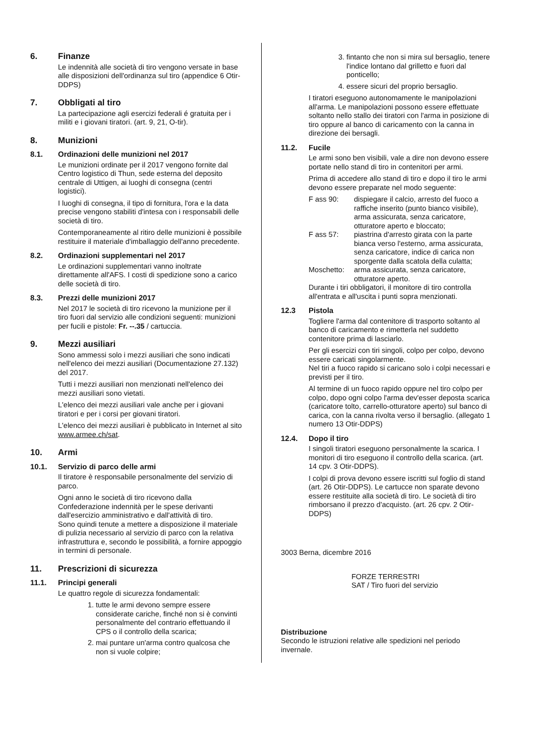6. Finanze
Le indennità alle società di tiro vengono versate in base alle disposizioni dell'ordinanza sul tiro (appendice 6 Otir- DDPS)
7. Obbligati al tiro
La partecipazione agli esercizi federali é gratuita per i militi e i giovani tiratori. (art. 9, 21, O-tir).
8. Munizioni
8.1. Ordinazioni delle munizioni nel 2017
Le munizioni ordinate per il 2017 vengono fornite dal Centro logistico di Thun, sede esterna del deposito centrale di Uttigen, ai luoghi di consegna (centri logistici).
I luoghi di consegna, il tipo di fornitura, l'ora e la data precise vengono stabiliti d'intesa con i responsabili delle società di tiro.
Contemporaneamente al ritiro delle munizioni è possibile restituire il materiale d'imballaggio dell'anno precedente.
8.2. Ordinazioni supplementari nel 2017
Le ordinazioni supplementari vanno inoltrate direttamente all'AFS. I costi di spedizione sono a carico delle società di tiro.
8.3. Prezzi delle munizioni 2017
Nel 2017 le società di tiro ricevono la munizione per il tiro fuori dal servizio alle condizioni seguenti: munizioni per fucili e pistole: Fr. --.35 / cartuccia.
9. Mezzi ausiliari
Sono ammessi solo i mezzi ausiliari che sono indicati nell'elenco dei mezzi ausiliari (Documentazione 27.132) del 2017.
Tutti i mezzi ausiliari non menzionati nell'elenco dei mezzi ausiliari sono vietati.
L'elenco dei mezzi ausiliari vale anche per i giovani tiratori e per i corsi per giovani tiratori.
L'elenco dei mezzi ausiliari è pubblicato in Internet al sito www.armee.ch/sat.
10. Armi
10.1. Servizio di parco delle armi
Il tiratore è responsabile personalmente del servizio di parco.
Ogni anno le società di tiro ricevono dalla Confederazione indennità per le spese derivanti dall'esercizio amministrativo e dall'attività di tiro.
Sono quindi tenute a mettere a disposizione il materiale di pulizia necessario al servizio di parco con la relativa infrastruttura e, secondo le possibilità, a fornire appoggio in termini di personale.
11. Prescrizioni di sicurezza
11.1. Principi generali
Le quattro regole di sicurezza fondamentali:
1. tutte le armi devono sempre essere considerate cariche, finché non si è convinti personalmente del contrario effettuando il CPS o il controllo della scarica;
2. mai puntare un'arma contro qualcosa che non si vuole colpire;
3. fintanto che non si mira sul bersaglio, tenere l'indice lontano dal grilletto e fuori dal ponticello;
4. essere sicuri del proprio bersaglio.
I tiratori eseguono autonomamente le manipolazioni all'arma. Le manipolazioni possono essere effettuate soltanto nello stallo dei tiratori con l'arma in posizione di tiro oppure al banco di caricamento con la canna in direzione dei bersagli.
11.2. Fucile
Le armi sono ben visibili, vale a dire non devono essere portate nello stand di tiro in contenitori per armi.
Prima di accedere allo stand di tiro e dopo il tiro le armi devono essere preparate nel modo seguente:
F ass 90: dispiegare il calcio, arresto del fuoco a raffiche inserito (punto bianco visibile), arma assicurata, senza caricatore, otturatore aperto e bloccato;
F ass 57: piastrina d'arresto girata con la parte bianca verso l'esterno, arma assicurata, senza caricatore, indice di carica non sporgente dalla scatola della culatta;
Moschetto: arma assicurata, senza caricatore, otturatore aperto.
Durante i tiri obbligatori, il monitore di tiro controlla all'entrata e all'uscita i punti sopra menzionati.
12.3 Pistola
Togliere l'arma dal contenitore di trasporto soltanto al banco di caricamento e rimetterla nel suddetto contenitore prima di lasciarlo.
Per gli esercizi con tiri singoli, colpo per colpo, devono essere caricati singolarmente.
Nel tiri a fuoco rapido si caricano solo i colpi necessari e previsti per il tiro.
Al termine di un fuoco rapido oppure nel tiro colpo per colpo, dopo ogni colpo l'arma dev'esser deposta scarica (caricatore tolto, carrello-otturatore aperto) sul banco di carica, con la canna rivolta verso il bersaglio. (allegato 1 numero 13 Otir-DDPS)
12.4. Dopo il tiro
I singoli tiratori eseguono personalmente la scarica. I monitori di tiro eseguono il controllo della scarica. (art. 14 cpv. 3 Otir-DDPS).
I colpi di prova devono essere iscritti sul foglio di stand (art. 26 Otir-DDPS). Le cartucce non sparate devono essere restituite alla società di tiro. Le società di tiro rimborsano il prezzo d'acquisto. (art. 26 cpv. 2 Otir- DDPS)
3003 Berna, dicembre 2016
FORZE TERRESTRI
SAT / Tiro fuori del servizio
Distribuzione
Secondo le istruzioni relative alle spedizioni nel periodo invernale.